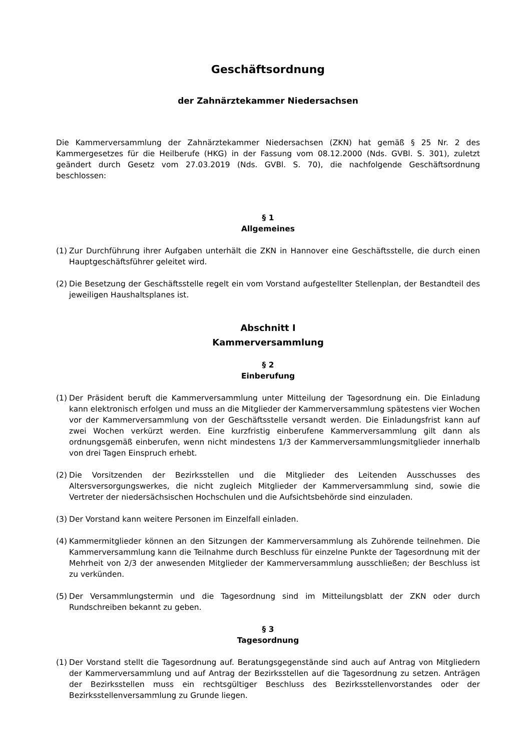Geschäftsordnung
der Zahnärztekammer Niedersachsen
Die Kammerversammlung der Zahnärztekammer Niedersachsen (ZKN) hat gemäß § 25 Nr. 2 des Kammergesetzes für die Heilberufe (HKG) in der Fassung vom 08.12.2000 (Nds. GVBl. S. 301), zuletzt geändert durch Gesetz vom 27.03.2019 (Nds. GVBl. S. 70), die nachfolgende Geschäftsordnung beschlossen:
§ 1
Allgemeines
(1) Zur Durchführung ihrer Aufgaben unterhält die ZKN in Hannover eine Geschäftsstelle, die durch einen Hauptgeschäftsführer geleitet wird.
(2) Die Besetzung der Geschäftsstelle regelt ein vom Vorstand aufgestellter Stellenplan, der Bestandteil des jeweiligen Haushaltsplanes ist.
Abschnitt I
Kammerversammlung
§ 2
Einberufung
(1) Der Präsident beruft die Kammerversammlung unter Mitteilung der Tagesordnung ein. Die Einladung kann elektronisch erfolgen und muss an die Mitglieder der Kammerversammlung spätestens vier Wochen vor der Kammerversammlung von der Geschäftsstelle versandt werden. Die Einladungsfrist kann auf zwei Wochen verkürzt werden. Eine kurzfristig einberufene Kammerversammlung gilt dann als ordnungsgemäß einberufen, wenn nicht mindestens 1/3 der Kammerversammlungsmitglieder innerhalb von drei Tagen Einspruch erhebt.
(2) Die Vorsitzenden der Bezirksstellen und die Mitglieder des Leitenden Ausschusses des Altersversorgungswerkes, die nicht zugleich Mitglieder der Kammerversammlung sind, sowie die Vertreter der niedersächsischen Hochschulen und die Aufsichtsbehörde sind einzuladen.
(3) Der Vorstand kann weitere Personen im Einzelfall einladen.
(4) Kammermitglieder können an den Sitzungen der Kammerversammlung als Zuhörende teilnehmen. Die Kammerversammlung kann die Teilnahme durch Beschluss für einzelne Punkte der Tagesordnung mit der Mehrheit von 2/3 der anwesenden Mitglieder der Kammerversammlung ausschließen; der Beschluss ist zu verkünden.
(5) Der Versammlungstermin und die Tagesordnung sind im Mitteilungsblatt der ZKN oder durch Rundschreiben bekannt zu geben.
§ 3
Tagesordnung
(1) Der Vorstand stellt die Tagesordnung auf. Beratungsgegenstände sind auch auf Antrag von Mitgliedern der Kammerversammlung und auf Antrag der Bezirksstellen auf die Tagesordnung zu setzen. Anträgen der Bezirksstellen muss ein rechtsgültiger Beschluss des Bezirksstellenvorstandes oder der Bezirksstellenversammlung zu Grunde liegen.